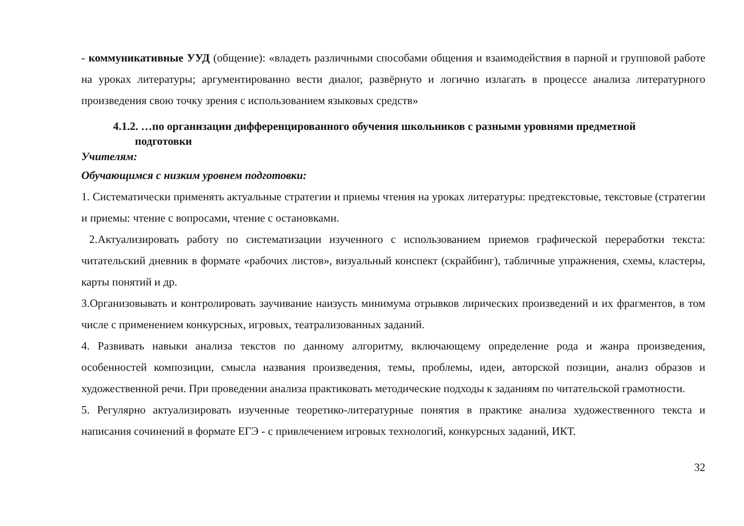- коммуникативные УУД (общение): «владеть различными способами общения и взаимодействия в парной и групповой работе на уроках литературы; аргументированно вести диалог, развёрнуто и логично излагать в процессе анализа литературного произведения свою точку зрения с использованием языковых средств»
4.1.2. …по организации дифференцированного обучения школьников с разными уровнями предметной
подготовки
Учителям:
Обучающимся с низким уровнем подготовки:
1. Систематически применять актуальные стратегии и приемы чтения на уроках литературы: предтекстовые, текстовые (стратегии и приемы: чтение с вопросами, чтение с остановками.
2.Актуализировать работу по систематизации изученного с использованием приемов графической переработки текста: читательский дневник в формате «рабочих листов», визуальный конспект (скрайбинг), табличные упражнения, схемы, кластеры, карты понятий и др.
3.Организовывать и контролировать заучивание наизусть минимума отрывков лирических произведений и их фрагментов, в том числе с применением конкурсных, игровых, театрализованных заданий.
4. Развивать навыки анализа текстов по данному алгоритму, включающему определение рода и жанра произведения, особенностей композиции, смысла названия произведения, темы, проблемы, идеи, авторской позиции, анализ образов и художественной речи. При проведении анализа практиковать методические подходы к заданиям по читательской грамотности.
5. Регулярно актуализировать изученные теоретико-литературные понятия в практике анализа художественного текста и написания сочинений в формате ЕГЭ - с привлечением игровых технологий, конкурсных заданий, ИКТ.
32